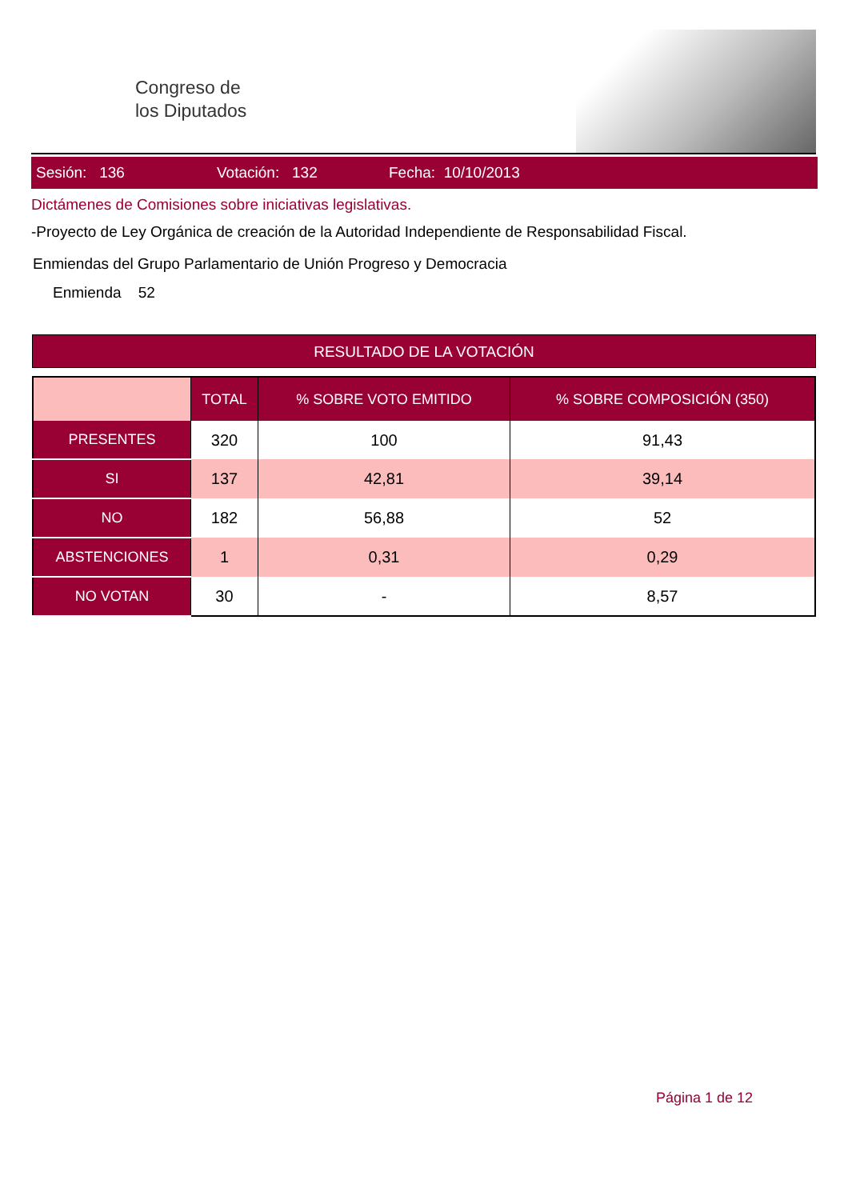Congreso de
los Diputados
Sesión: 136 Votación: 132 Fecha: 10/10/2013
Dictámenes de Comisiones sobre iniciativas legislativas.
-Proyecto de Ley Orgánica de creación de la Autoridad Independiente de Responsabilidad Fiscal.
Enmiendas del Grupo Parlamentario de Unión Progreso y Democracia
Enmienda 52
RESULTADO DE LA VOTACIÓN
| | TOTAL | % SOBRE VOTO EMITIDO | % SOBRE COMPOSICIÓN (350) |
| --- | --- | --- | --- |
| PRESENTES | 320 | 100 | 91,43 |
| SI | 137 | 42,81 | 39,14 |
| NO | 182 | 56,88 | 52 |
| ABSTENCIONES | 1 | 0,31 | 0,29 |
| NO VOTAN | 30 | - | 8,57 |
Página 1 de 12